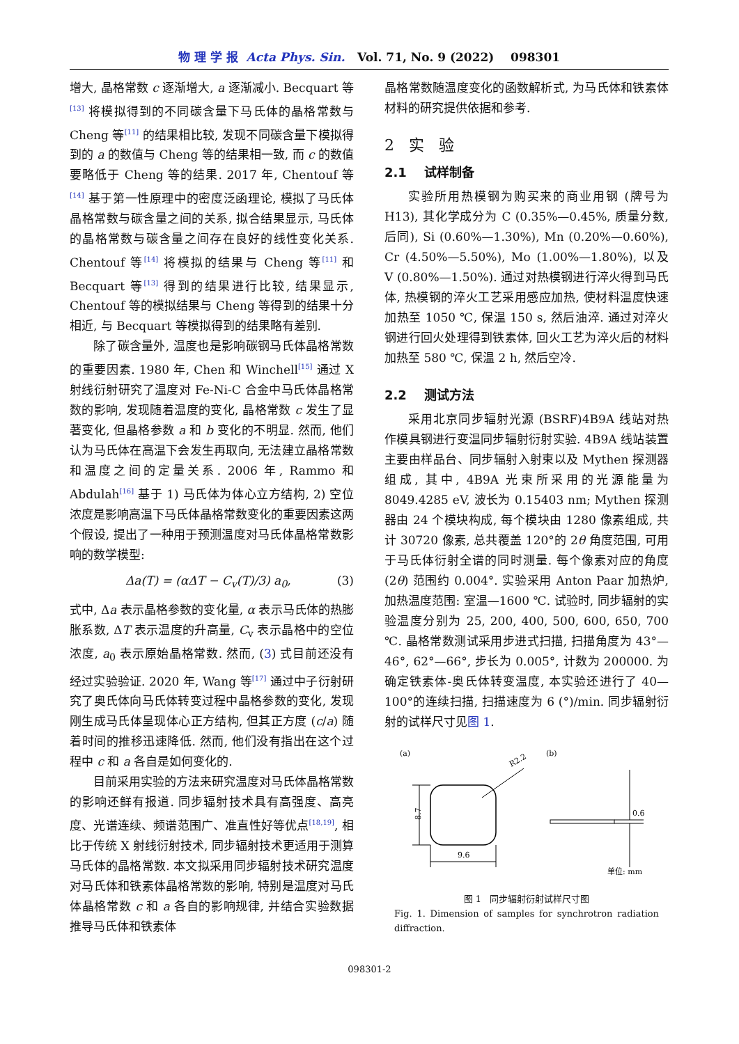物 理 学 报 Acta Phys. Sin. Vol. 71, No. 9 (2022) 098301
增大, 晶格常数 c 逐渐增大, a 逐渐减小. Becquart 等<sup>[13]</sup> 将模拟得到的不同碳含量下马氏体的晶格常数与 Cheng 等<sup>[11]</sup> 的结果相比较, 发现不同碳含量下模拟得到的 a 的数值与 Cheng 等的结果相一致, 而 c 的数值要略低于 Cheng 等的结果. 2017 年, Chentouf 等<sup>[14]</sup> 基于第一性原理中的密度泛函理论, 模拟了马氏体晶格常数与碳含量之间的关系, 拟合结果显示, 马氏体的晶格常数与碳含量之间存在良好的线性变化关系. Chentouf 等<sup>[14]</sup> 将模拟的结果与 Cheng 等<sup>[11]</sup> 和 Becquart 等<sup>[13]</sup> 得到的结果进行比较, 结果显示, Chentouf 等的模拟结果与 Cheng 等得到的结果十分相近, 与 Becquart 等模拟得到的结果略有差别.
除了碳含量外, 温度也是影响碳钢马氏体晶格常数的重要因素. 1980 年, Chen 和 Winchell<sup>[15]</sup> 通过 X 射线衍射研究了温度对 Fe-Ni-C 合金中马氏体晶格常数的影响, 发现随着温度的变化, 晶格常数 c 发生了显著变化, 但晶格参数 a 和 b 变化的不明显. 然而, 他们认为马氏体在高温下会发生再取向, 无法建立晶格常数和温度之间的定量关系. 2006 年, Rammo 和 Abdulah<sup>[16]</sup> 基于 1) 马氏体为体心立方结构, 2) 空位浓度是影响高温下马氏体晶格常数变化的重要因素这两个假设, 提出了一种用于预测温度对马氏体晶格常数影响的数学模型:
Δa(T) = (αΔT − C<sub>v</sub>(T)/3) a<sub>0</sub>, (3)
式中, Δa 表示晶格参数的变化量, α 表示马氏体的热膨胀系数, ΔT 表示温度的升高量, C<sub>v</sub> 表示晶格中的空位浓度, a<sub>0</sub> 表示原始晶格常数. 然而, (3) 式目前还没有经过实验验证. 2020 年, Wang 等<sup>[17]</sup> 通过中子衍射研究了奥氏体向马氏体转变过程中晶格参数的变化, 发现刚生成马氏体呈现体心正方结构, 但其正方度 (c/a) 随着时间的推移迅速降低. 然而, 他们没有指出在这个过程中 c 和 a 各自是如何变化的.
目前采用实验的方法来研究温度对马氏体晶格常数的影响还鲜有报道. 同步辐射技术具有高强度、高亮度、光谱连续、频谱范围广、准直性好等优点<sup>[18,19]</sup>, 相比于传统 X 射线衍射技术, 同步辐射技术更适用于测算马氏体的晶格常数. 本文拟采用同步辐射技术研究温度对马氏体和铁素体晶格常数的影响, 特别是温度对马氏体晶格常数 c 和 a 各自的影响规律, 并结合实验数据推导马氏体和铁素体
晶格常数随温度变化的函数解析式, 为马氏体和铁素体材料的研究提供依据和参考.
2 实 验
2.1 试样制备
实验所用热模钢为购买来的商业用钢 (牌号为 H13), 其化学成分为 C (0.35%—0.45%, 质量分数, 后同), Si (0.60%—1.30%), Mn (0.20%—0.60%), Cr (4.50%—5.50%), Mo (1.00%—1.80%), 以及 V (0.80%—1.50%). 通过对热模钢进行淬火得到马氏体, 热模钢的淬火工艺采用感应加热, 使材料温度快速加热至 1050 ℃, 保温 150 s, 然后油淬. 通过对淬火钢进行回火处理得到铁素体, 回火工艺为淬火后的材料加热至 580 ℃, 保温 2 h, 然后空冷.
2.2 测试方法
采用北京同步辐射光源 (BSRF)4B9A 线站对热作模具钢进行变温同步辐射衍射实验. 4B9A 线站装置主要由样品台、同步辐射入射束以及 Mythen 探测器组成, 其中, 4B9A 光束所采用的光源能量为 8049.4285 eV, 波长为 0.15403 nm; Mythen 探测器由 24 个模块构成, 每个模块由 1280 像素组成, 共计 30720 像素, 总共覆盖 120°的 2θ 角度范围, 可用于马氏体衍射全谱的同时测量. 每个像素对应的角度 (2θ) 范围约 0.004°. 实验采用 Anton Paar 加热炉, 加热温度范围: 室温—1600 ℃. 试验时, 同步辐射的实验温度分别为 25, 200, 400, 500, 600, 650, 700 ℃. 晶格常数测试采用步进式扫描, 扫描角度为 43°—46°, 62°—66°, 步长为 0.005°, 计数为 200000. 为确定铁素体-奥氏体转变温度, 本实验还进行了 40—100°的连续扫描, 扫描速度为 6 (°)/min. 同步辐射衍射的试样尺寸见图 1.
(a)
(b)
8.7
9.6
R2.2
0.6
单位: mm
图 1 同步辐射衍射试样尺寸图
Fig. 1. Dimension of samples for synchrotron radiation diffraction.
098301-2